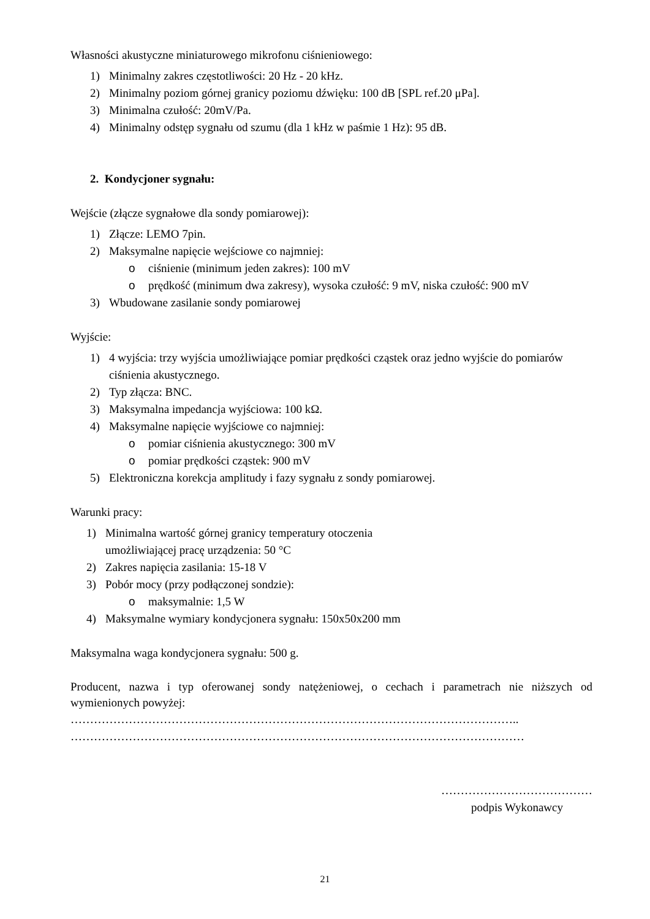Własności akustyczne miniaturowego mikrofonu ciśnieniowego:
1) Minimalny zakres częstotliwości: 20 Hz - 20 kHz.
2) Minimalny poziom górnej granicy poziomu dźwięku: 100 dB [SPL ref.20 μPa].
3) Minimalna czułość: 20mV/Pa.
4) Minimalny odstęp sygnału od szumu (dla 1 kHz w paśmie 1 Hz): 95 dB.
2. Kondycjoner sygnału:
Wejście (złącze sygnałowe dla sondy pomiarowej):
1) Złącze: LEMO 7pin.
2) Maksymalne napięcie wejściowe co najmniej:
o ciśnienie (minimum jeden zakres): 100 mV
o prędkość (minimum dwa zakresy), wysoka czułość: 9 mV, niska czułość: 900 mV
3) Wbudowane zasilanie sondy pomiarowej
Wyjście:
1) 4 wyjścia: trzy wyjścia umożliwiające pomiar prędkości cząstek oraz jedno wyjście do pomiarów ciśnienia akustycznego.
2) Typ złącza: BNC.
3) Maksymalna impedancja wyjściowa: 100 kΩ.
4) Maksymalne napięcie wyjściowe co najmniej:
o pomiar ciśnienia akustycznego: 300 mV
o pomiar prędkości cząstek: 900 mV
5) Elektroniczna korekcja amplitudy i fazy sygnału z sondy pomiarowej.
Warunki pracy:
1) Minimalna wartość górnej granicy temperatury otoczenia umożliwiającej pracę urządzenia: 50 °C
2) Zakres napięcia zasilania: 15-18 V
3) Pobór mocy (przy podłączonej sondzie):
o maksymalnie: 1,5 W
4) Maksymalne wymiary kondycjonera sygnału: 150x50x200 mm
Maksymalna waga kondycjonera sygnału: 500 g.
Producent, nazwa i typ oferowanej sondy natężeniowej, o cechach i parametrach nie niższych od wymienionych powyżej:
……………………………………………………………………………………………………..
………………………………………………………………………………………………………
…………………………………
podpis Wykonawcy
21